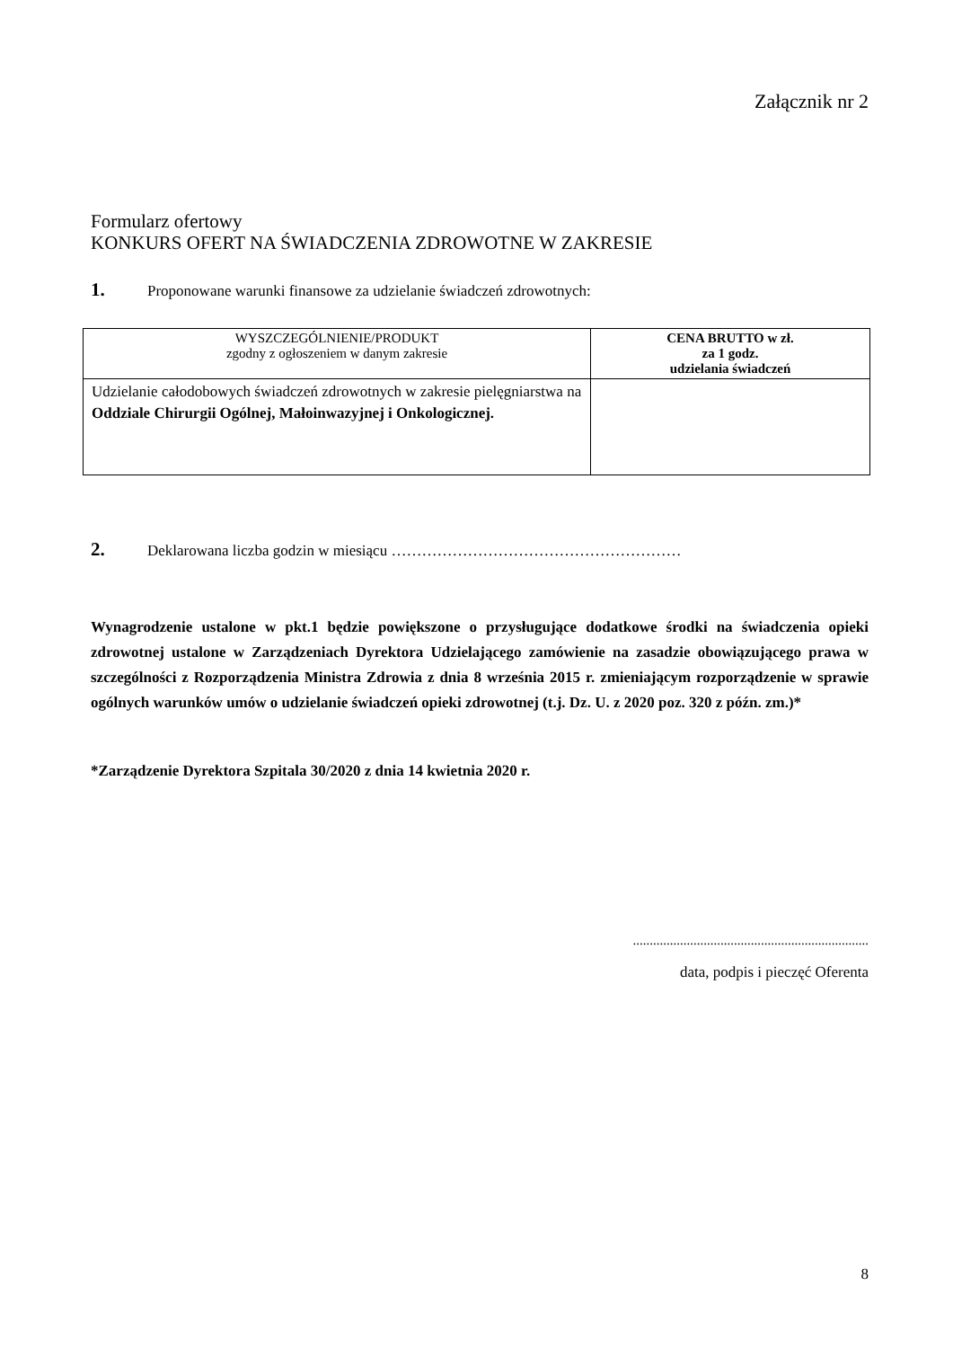Załącznik nr 2
Formularz ofertowy
KONKURS OFERT NA ŚWIADCZENIA ZDROWOTNE W ZAKRESIE
1. Proponowane warunki finansowe za udzielanie świadczeń zdrowotnych:
| WYSZCZEGÓLNIENIE/PRODUKT zgodny z ogłoszeniem w danym zakresie | CENA BRUTTO w zł. za 1 godz. udzielania świadczeń |
| --- | --- |
| Udzielanie całodobowych świadczeń zdrowotnych w zakresie pielęgniarstwa na Oddziale Chirurgii Ogólnej, Małoinwazyjnej i Onkologicznej. | |
2. Deklarowana liczba godzin w miesiącu …………………………………………………
Wynagrodzenie ustalone w pkt.1 będzie powiększone o przysługujące dodatkowe środki na świadczenia opieki zdrowotnej ustalone w Zarządzeniach Dyrektora Udzielającego zamówienie na zasadzie obowiązującego prawa w szczególności z Rozporządzenia Ministra Zdrowia z dnia 8 września 2015 r. zmieniającym rozporządzenie w sprawie ogólnych warunków umów o udzielanie świadczeń opieki zdrowotnej (t.j. Dz. U. z 2020 poz. 320 z późn. zm.)*
*Zarządzenie Dyrektora Szpitala 30/2020 z dnia 14 kwietnia 2020 r.
......................................................................
data, podpis i pieczęć Oferenta
8